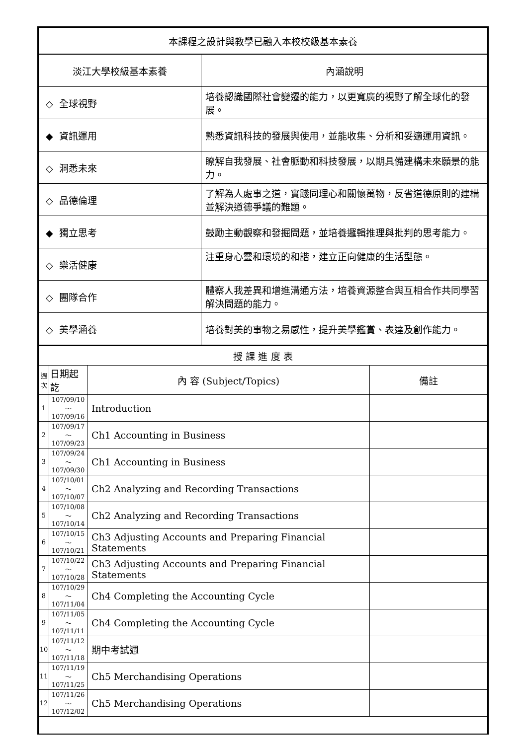| 本課程之設計與教學已融入本校校級基本素養 | |
| 淡江大學校級基本素養 | 內涵說明 |
| ◇ 全球視野 | 培養認識國際社會變遷的能力，以更寬廣的視野了解全球化的發展。 |
| ◆ 資訊運用 | 熟悉資訊科技的發展與使用，並能收集、分析和妥適運用資訊。 |
| ◇ 洞悉未來 | 瞭解自我發展、社會脈動和科技發展，以期具備建構未來願景的能力。 |
| ◇ 品德倫理 | 了解為人處事之道，實踐同理心和關懷萬物，反省道德原則的建構並解決道德爭議的難題。 |
| ◆ 獨立思考 | 鼓勵主動觀察和發掘問題，並培養邏輯推理與批判的思考能力。 |
| ◇ 樂活健康 | 注重身心靈和環境的和諧，建立正向健康的生活型態。 |
| ◇ 團隊合作 | 體察人我差異和增進溝通方法，培養資源整合與互相合作共同學習解決問題的能力。 |
| ◇ 美學涵養 | 培養對美的事物之易感性，提升美學鑑賞、表達及創作能力。 |
| 授 課 進 度 表 | | | |
| 週次 | 日期起訖 | 內 容 (Subject/Topics) | 備註 |
| 1 | 107/09/10～ 107/09/16 | Introduction | |
| 2 | 107/09/17～ 107/09/23 | Ch1 Accounting in Business | |
| 3 | 107/09/24～ 107/09/30 | Ch1 Accounting in Business | |
| 4 | 107/10/01～ 107/10/07 | Ch2 Analyzing and Recording Transactions | |
| 5 | 107/10/08～ 107/10/14 | Ch2 Analyzing and Recording Transactions | |
| 6 | 107/10/15～ 107/10/21 | Ch3 Adjusting Accounts and Preparing Financial Statements | |
| 7 | 107/10/22～ 107/10/28 | Ch3 Adjusting Accounts and Preparing Financial Statements | |
| 8 | 107/10/29～ 107/11/04 | Ch4 Completing the Accounting Cycle | |
| 9 | 107/11/05～ 107/11/11 | Ch4 Completing the Accounting Cycle | |
| 10 | 107/11/12～ 107/11/18 | 期中考試週 | |
| 11 | 107/11/19～ 107/11/25 | Ch5 Merchandising Operations | |
| 12 | 107/11/26～ 107/12/02 | Ch5 Merchandising Operations | |